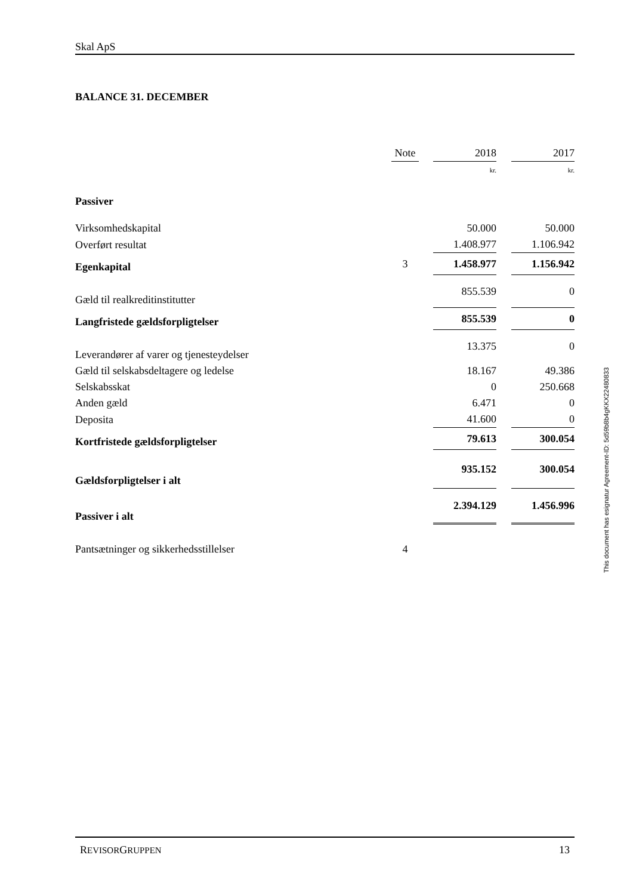Skal ApS
BALANCE 31. DECEMBER
| | Note | | 2018 | | 2017 |
| | | | kr. | | kr. |
| Passiver | | | | | |
| Virksomhedskapital | | | 50.000 | | 50.000 |
| Overført resultat | | | 1.408.977 | | 1.106.942 |
| Egenkapital | 3 | | 1.458.977 | | 1.156.942 |
| Gæld til realkreditinstitutter | | | 855.539 | | 0 |
| Langfristede gældsforpligtelser | | | 855.539 | | 0 |
| Leverandører af varer og tjenesteydelser | | | 13.375 | | 0 |
| Gæld til selskabsdeltagere og ledelse | | | 18.167 | | 49.386 |
| Selskabsskat | | | 0 | | 250.668 |
| Anden gæld | | | 6.471 | | 0 |
| Deposita | | | 41.600 | | 0 |
| Kortfristede gældsforpligtelser | | | 79.613 | | 300.054 |
| Gældsforpligtelser i alt | | | 935.152 | | 300.054 |
| Passiver i alt | | | 2.394.129 | | 1.456.996 |
| Pantsætninger og sikkerhedsstillelser | 4 | | | | |
This document has esignatur Agreement-ID: 5d59b8b4gKKX22480833
REVISORGRUPPEN 13